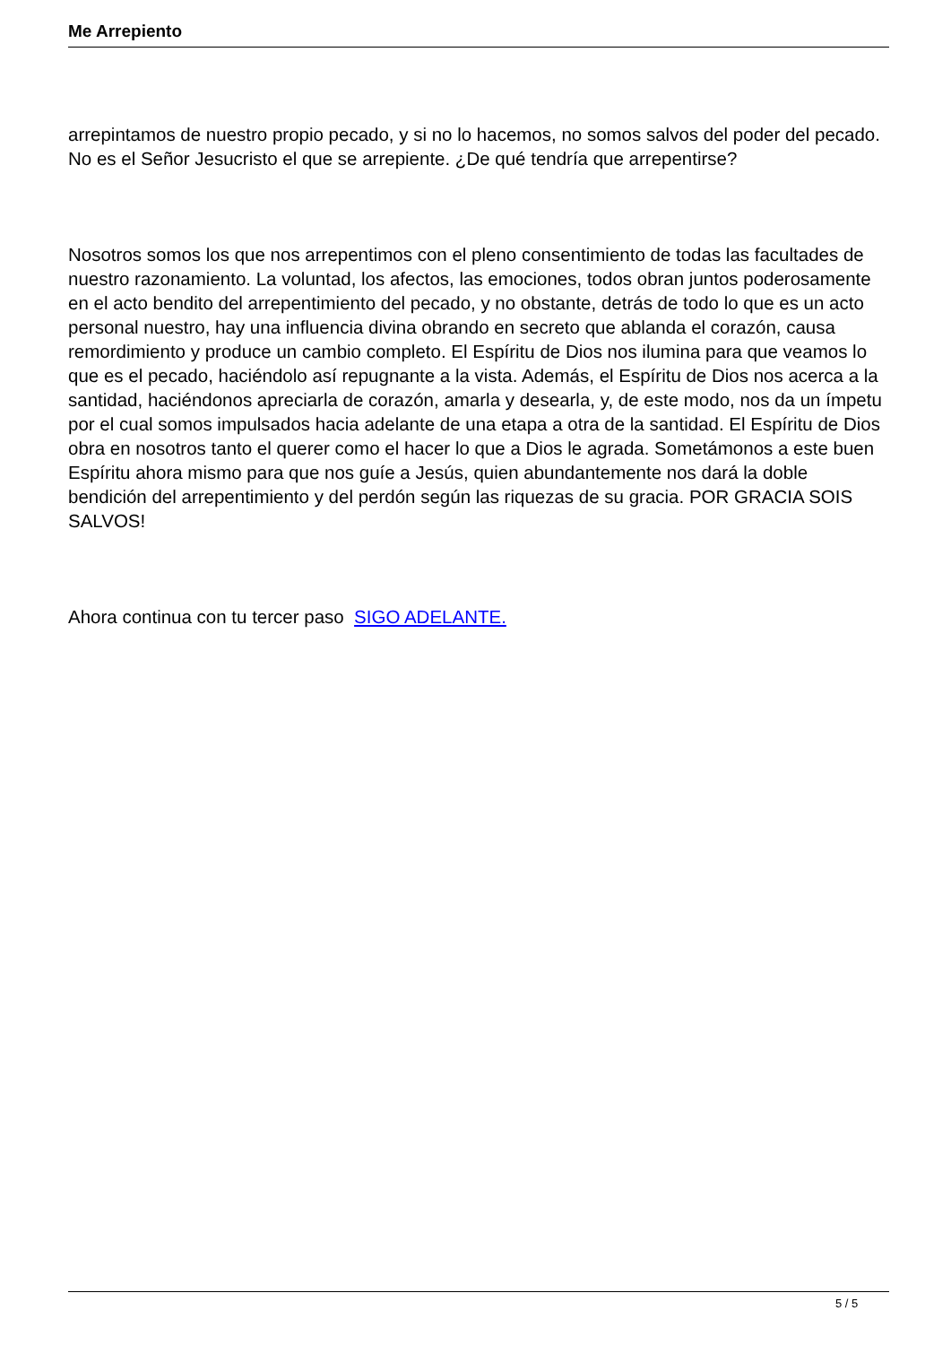Me Arrepiento
arrepintamos de nuestro propio pecado, y si no lo hacemos, no somos salvos del poder del pecado. No es el Señor Jesucristo el que se arrepiente. ¿De qué tendría que arrepentirse?
Nosotros somos los que nos arrepentimos con el pleno consentimiento de todas las facultades de nuestro razonamiento. La voluntad, los afectos, las emociones, todos obran juntos poderosamente en el acto bendito del arrepentimiento del pecado, y no obstante, detrás de todo lo que es un acto personal nuestro, hay una influencia divina obrando en secreto que ablanda el corazón, causa remordimiento y produce un cambio completo. El Espíritu de Dios nos ilumina para que veamos lo que es el pecado, haciéndolo así repugnante a la vista. Además, el Espíritu de Dios nos acerca a la santidad, haciéndonos apreciarla de corazón, amarla y desearla, y, de este modo, nos da un ímpetu por el cual somos impulsados hacia adelante de una etapa a otra de la santidad. El Espíritu de Dios obra en nosotros tanto el querer como el hacer lo que a Dios le agrada. Sometámonos a este buen Espíritu ahora mismo para que nos guíe a Jesús, quien abundantemente nos dará la doble bendición del arrepentimiento y del perdón según las riquezas de su gracia. POR GRACIA SOIS SALVOS!
Ahora continua con tu tercer paso SIGO ADELANTE.
5 / 5